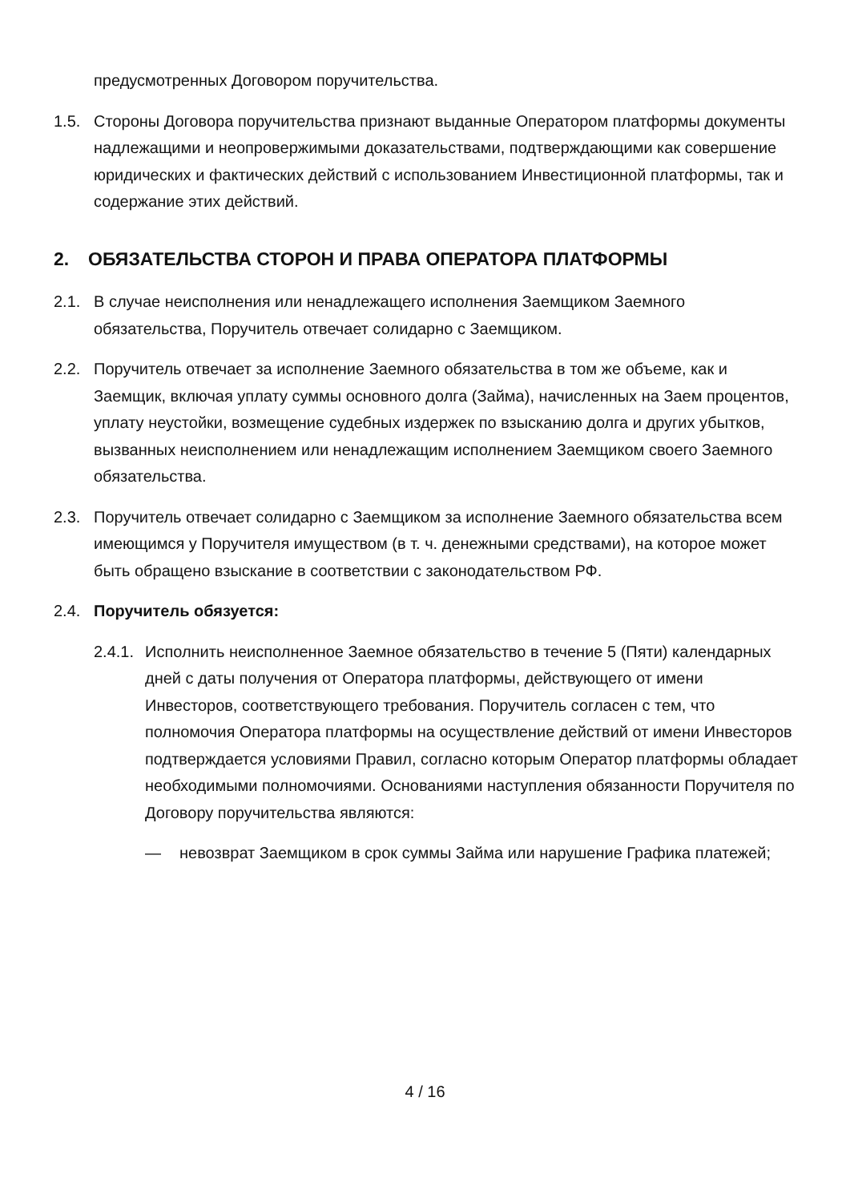предусмотренных Договором поручительства.
1.5. Стороны Договора поручительства признают выданные Оператором платформы документы надлежащими и неопровержимыми доказательствами, подтверждающими как совершение юридических и фактических действий с использованием Инвестиционной платформы, так и содержание этих действий.
2. ОБЯЗАТЕЛЬСТВА СТОРОН И ПРАВА ОПЕРАТОРА ПЛАТФОРМЫ
2.1. В случае неисполнения или ненадлежащего исполнения Заемщиком Заемного обязательства, Поручитель отвечает солидарно с Заемщиком.
2.2. Поручитель отвечает за исполнение Заемного обязательства в том же объеме, как и Заемщик, включая уплату суммы основного долга (Займа), начисленных на Заем процентов, уплату неустойки, возмещение судебных издержек по взысканию долга и других убытков, вызванных неисполнением или ненадлежащим исполнением Заемщиком своего Заемного обязательства.
2.3. Поручитель отвечает солидарно с Заемщиком за исполнение Заемного обязательства всем имеющимся у Поручителя имуществом (в т. ч. денежными средствами), на которое может быть обращено взыскание в соответствии с законодательством РФ.
2.4. Поручитель обязуется:
2.4.1. Исполнить неисполненное Заемное обязательство в течение 5 (Пяти) календарных дней с даты получения от Оператора платформы, действующего от имени Инвесторов, соответствующего требования. Поручитель согласен с тем, что полномочия Оператора платформы на осуществление действий от имени Инвесторов подтверждается условиями Правил, согласно которым Оператор платформы обладает необходимыми полномочиями. Основаниями наступления обязанности Поручителя по Договору поручительства являются:
— невозврат Заемщиком в срок суммы Займа или нарушение Графика платежей;
4 / 16